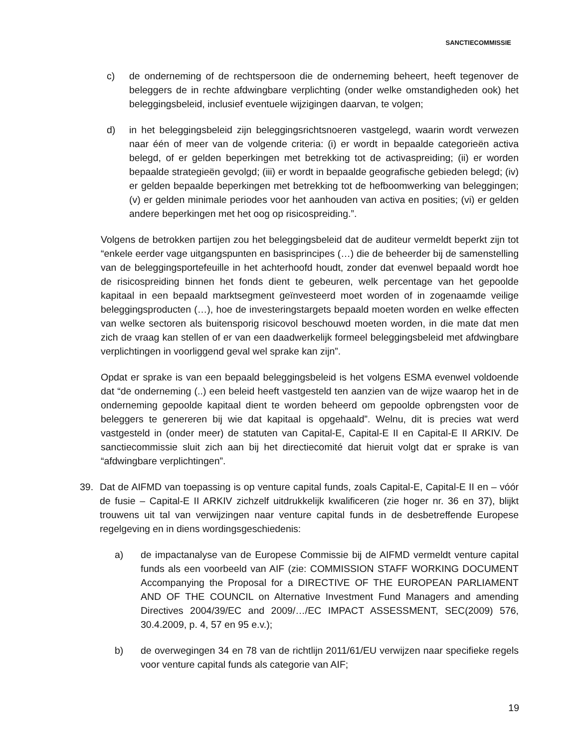SANCTIECOMMISSIE
c) de onderneming of de rechtspersoon die de onderneming beheert, heeft tegenover de beleggers de in rechte afdwingbare verplichting (onder welke omstandigheden ook) het beleggingsbeleid, inclusief eventuele wijzigingen daarvan, te volgen;
d) in het beleggingsbeleid zijn beleggingsrichtsnoeren vastgelegd, waarin wordt verwezen naar één of meer van de volgende criteria: (i) er wordt in bepaalde categorieën activa belegd, of er gelden beperkingen met betrekking tot de activaspreiding; (ii) er worden bepaalde strategieën gevolgd; (iii) er wordt in bepaalde geografische gebieden belegd; (iv) er gelden bepaalde beperkingen met betrekking tot de hefboomwerking van beleggingen; (v) er gelden minimale periodes voor het aanhouden van activa en posities; (vi) er gelden andere beperkingen met het oog op risicospreiding.”.
Volgens de betrokken partijen zou het beleggingsbeleid dat de auditeur vermeldt beperkt zijn tot “enkele eerder vage uitgangspunten en basisprincipes (…) die de beheerder bij de samenstelling van de beleggingsportefeuille in het achterhoofd houdt, zonder dat evenwel bepaald wordt hoe de risicospreiding binnen het fonds dient te gebeuren, welk percentage van het gepoolde kapitaal in een bepaald marktsegment geïnvesteerd moet worden of in zogenaamde veilige beleggingsproducten (…), hoe de investeringstargets bepaald moeten worden en welke effecten van welke sectoren als buitensporig risicovol beschouwd moeten worden, in die mate dat men zich de vraag kan stellen of er van een daadwerkelijk formeel beleggingsbeleid met afdwingbare verplichtingen in voorliggend geval wel sprake kan zijn”.
Opdat er sprake is van een bepaald beleggingsbeleid is het volgens ESMA evenwel voldoende dat “de onderneming (..) een beleid heeft vastgesteld ten aanzien van de wijze waarop het in de onderneming gepoolde kapitaal dient te worden beheerd om gepoolde opbrengsten voor de beleggers te genereren bij wie dat kapitaal is opgehaald”. Welnu, dit is precies wat werd vastgesteld in (onder meer) de statuten van Capital-E, Capital-E II en Capital-E II ARKIV. De sanctiecommissie sluit zich aan bij het directiecomité dat hieruit volgt dat er sprake is van “afdwingbare verplichtingen”.
39. Dat de AIFMD van toepassing is op venture capital funds, zoals Capital-E, Capital-E II en – vóór de fusie – Capital-E II ARKIV zichzelf uitdrukkelijk kwalificeren (zie hoger nr. 36 en 37), blijkt trouwens uit tal van verwijzingen naar venture capital funds in de desbetreffende Europese regelgeving en in diens wordingsgeschiedenis:
a) de impactanalyse van de Europese Commissie bij de AIFMD vermeldt venture capital funds als een voorbeeld van AIF (zie: COMMISSION STAFF WORKING DOCUMENT Accompanying the Proposal for a DIRECTIVE OF THE EUROPEAN PARLIAMENT AND OF THE COUNCIL on Alternative Investment Fund Managers and amending Directives 2004/39/EC and 2009/…/EC IMPACT ASSESSMENT, SEC(2009) 576, 30.4.2009, p. 4, 57 en 95 e.v.);
b) de overwegingen 34 en 78 van de richtlijn 2011/61/EU verwijzen naar specifieke regels voor venture capital funds als categorie van AIF;
19